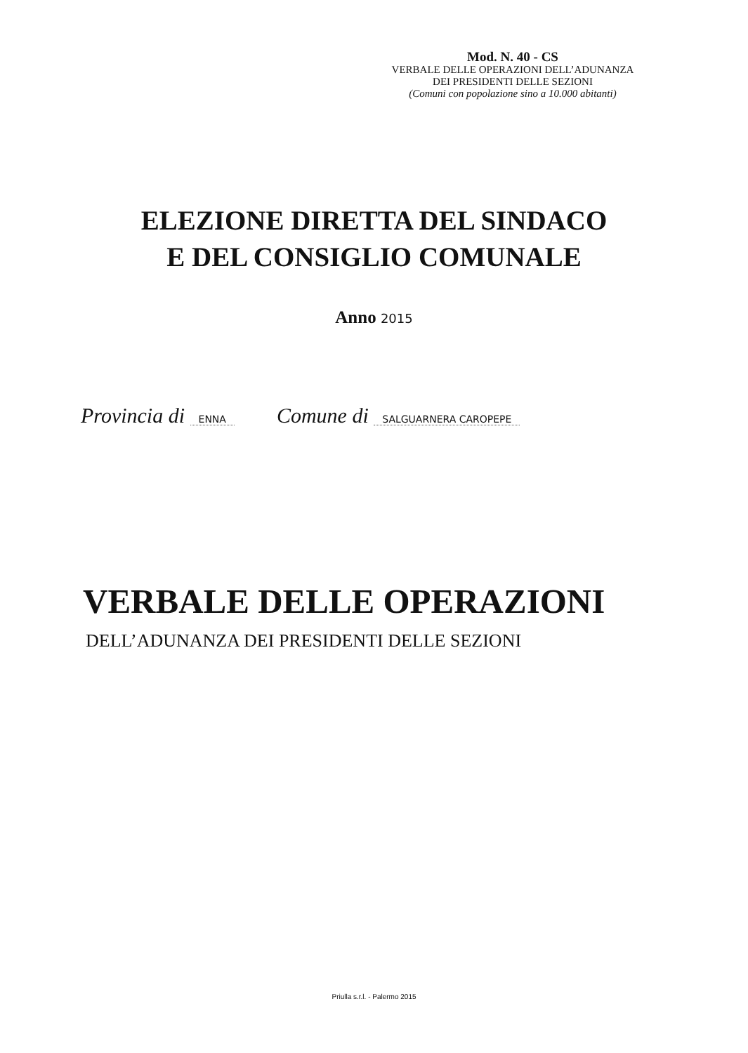Mod. N. 40 - CS
VERBALE DELLE OPERAZIONI DELL’ADUNANZA
DEI PRESIDENTI DELLE SEZIONI
(Comuni con popolazione sino a 10.000 abitanti)
ELEZIONE DIRETTA DEL SINDACO
E DEL CONSIGLIO COMUNALE
Anno 2015
Provincia di ENNA Comune di SALGUARNERA CAROPEPE
VERBALE DELLE OPERAZIONI
DELL’ADUNANZA DEI PRESIDENTI DELLE SEZIONI
Priulla s.r.l. - Palermo 2015